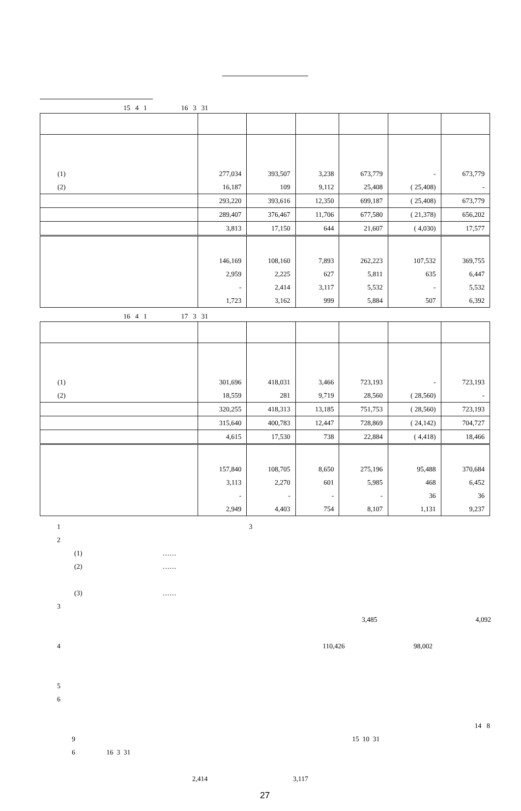15 4 1 16 3 31
| (1) | 277,034 | 393,507 | 3,238 | 673,779 | - | 673,779 |
| (2) | 16,187 | 109 | 9,112 | 25,408 | ( 25,408) | - |
| | 293,220 | 393,616 | 12,350 | 699,187 | ( 25,408) | 673,779 |
| | 289,407 | 376,467 | 11,706 | 677,580 | ( 21,378) | 656,202 |
| | 3,813 | 17,150 | 644 | 21,607 | ( 4,030) | 17,577 |
| | 146,169 | 108,160 | 7,893 | 262,223 | 107,532 | 369,755 |
| | 2,959 | 2,225 | 627 | 5,811 | 635 | 6,447 |
| | - | 2,414 | 3,117 | 5,532 | - | 5,532 |
| | 1,723 | 3,162 | 999 | 5,884 | 507 | 6,392 |
16 4 1 17 3 31
| (1) | 301,696 | 418,031 | 3,466 | 723,193 | - | 723,193 |
| (2) | 18,559 | 281 | 9,719 | 28,560 | ( 28,560) | - |
| | 320,255 | 418,313 | 13,185 | 751,753 | ( 28,560) | 723,193 |
| | 315,640 | 400,783 | 12,447 | 728,869 | ( 24,142) | 704,727 |
| | 4,615 | 17,530 | 738 | 22,884 | ( 4,418) | 18,466 |
| | 157,840 | 108,705 | 8,650 | 275,196 | 95,488 | 370,684 |
| | 3,113 | 2,270 | 601 | 5,985 | 468 | 6,452 |
| | - | - | - | - | 36 | 36 |
| | 2,949 | 4,403 | 754 | 8,107 | 1,131 | 9,237 |
1 3
2
(1) ……
(2) ……
(3) ……
3 3,485 4,092
4 110,426 98,002
5
6
14 8
9 15 10 31
6 16 3 31
2,414 3,117
27